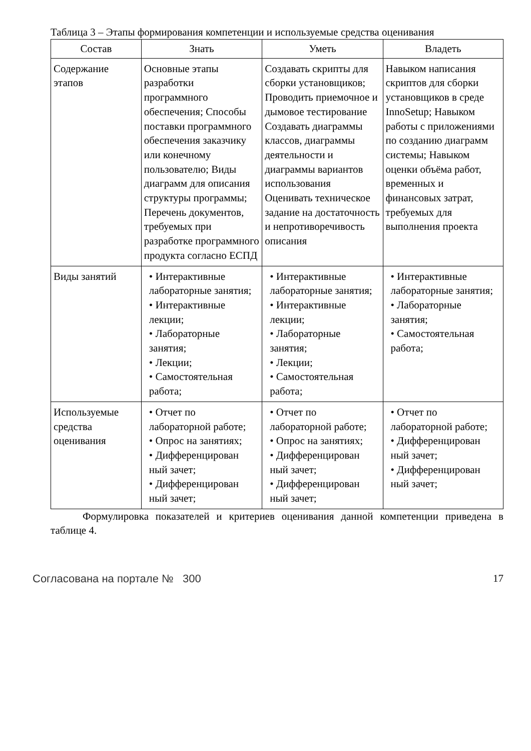Таблица 3 – Этапы формирования компетенции и используемые средства оценивания
| Состав | Знать | Уметь | Владеть |
| --- | --- | --- | --- |
| Содержание этапов | Основные этапы разработки программного обеспечения; Способы поставки программного обеспечения заказчику или конечному пользователю; Виды диаграмм для описания структуры программы; Перечень документов, требуемых при разработке программного продукта согласно ЕСПД | Создавать скрипты для сборки установщиков; Проводить приемочное и дымовое тестирование Создавать диаграммы классов, диаграммы деятельности и диаграммы вариантов использования Оценивать техническое задание на достаточность и непротиворечивость описания | Навыком написания скриптов для сборки установщиков в среде InnoSetup; Навыком работы с приложениями по созданию диаграмм системы; Навыком оценки объёма работ, временных и финансовых затрат, требуемых для выполнения проекта |
| Виды занятий | • Интерактивные лабораторные занятия; • Интерактивные лекции; • Лабораторные занятия; • Лекции; • Самостоятельная работа; | • Интерактивные лабораторные занятия; • Интерактивные лекции; • Лабораторные занятия; • Лекции; • Самостоятельная работа; | • Интерактивные лабораторные занятия; • Лабораторные занятия; • Самостоятельная работа; |
| Используемые средства оценивания | • Отчет по лабораторной работе; • Опрос на занятиях; • Дифференцирован ный зачет; • Дифференцирован ный зачет; | • Отчет по лабораторной работе; • Опрос на занятиях; • Дифференцирован ный зачет; • Дифференцирован ный зачет; | • Отчет по лабораторной работе; • Дифференцирован ный зачет; • Дифференцирован ный зачет; |
Формулировка показателей и критериев оценивания данной компетенции приведена в таблице 4.
Согласована на портале № 300 17